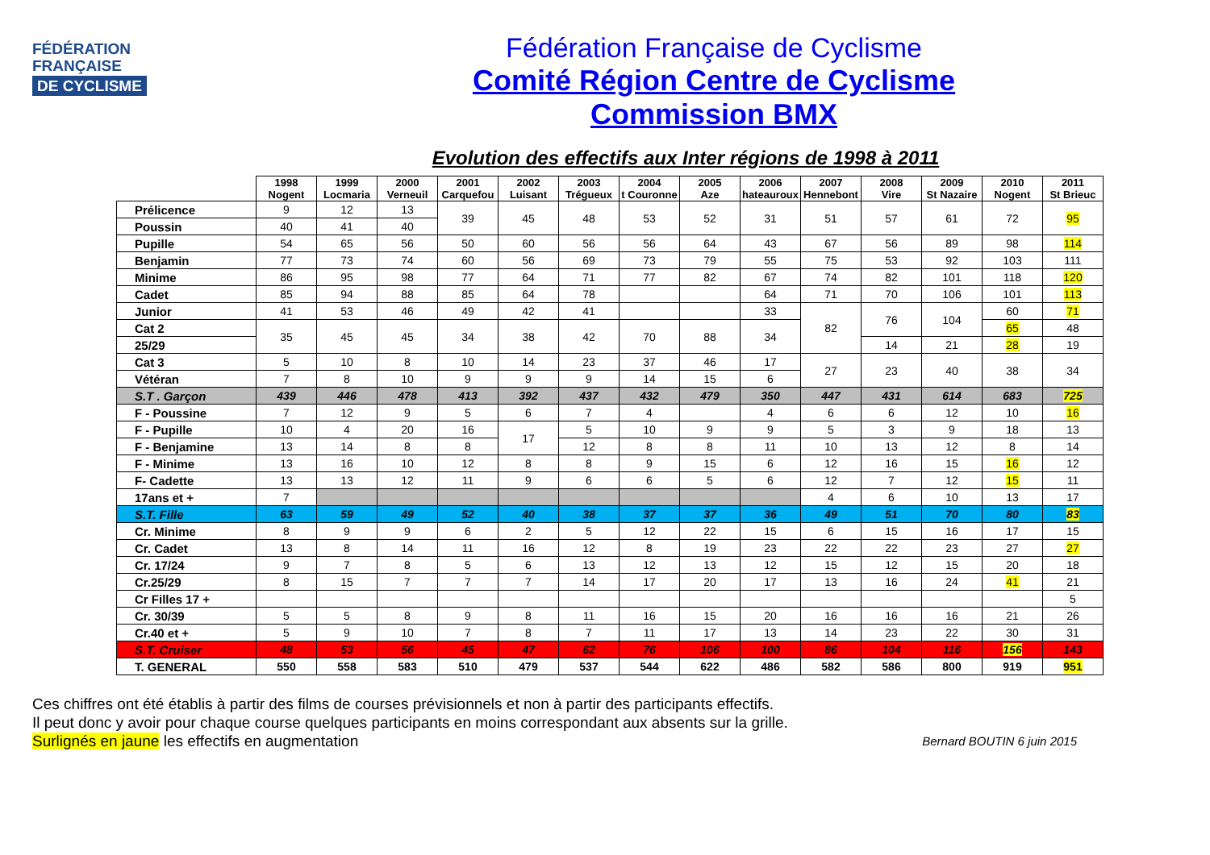FÉDÉRATION
FRANÇAISE
DE CYCLISME
Fédération Française de Cyclisme
Comité Région Centre de Cyclisme
Commission BMX
Evolution des effectifs aux Inter régions de 1998 à 2011
| | 1998 Nogent | 1999 Locmaria | 2000 Verneuil | 2001 Carquefou | 2002 Luisant | 2003 Trégueux | 2004 t Couronne | 2005 Aze | 2006 hateauroux | 2007 Hennebont | 2008 Vire | 2009 St Nazaire | 2010 Nogent | 2011 St Brieuc |
| --- | --- | --- | --- | --- | --- | --- | --- | --- | --- | --- | --- | --- | --- | --- |
| Prélicence | 9 | 12 | 13 | 39 | 45 | 48 | 53 | 52 | 31 | 51 | 57 | 61 | 72 | 95 |
| Poussin | 40 | 41 | 40 | | | | | | | | | | | |
| Pupille | 54 | 65 | 56 | 50 | 60 | 56 | 56 | 64 | 43 | 67 | 56 | 89 | 98 | 114 |
| Benjamin | 77 | 73 | 74 | 60 | 56 | 69 | 73 | 79 | 55 | 75 | 53 | 92 | 103 | 111 |
| Minime | 86 | 95 | 98 | 77 | 64 | 71 | 77 | 82 | 67 | 74 | 82 | 101 | 118 | 120 |
| Cadet | 85 | 94 | 88 | 85 | 64 | 78 | | | 64 | 71 | 70 | 106 | 101 | 113 |
| Junior | 41 | 53 | 46 | 49 | 42 | 41 | | | 33 | 82 | 76 | 104 | 60 | 71 |
| Cat 2 | 35 | 45 | 45 | 34 | 38 | 42 | 70 | 88 | 34 | | | | 65 | 48 |
| 25/29 | | | | | | | | | | | 14 | 21 | 28 | 19 |
| Cat 3 | 5 | 10 | 8 | 10 | 14 | 23 | 37 | 46 | 17 | 27 | 23 | 40 | 38 | 34 |
| Vétéran | 7 | 8 | 10 | 9 | 9 | 9 | 14 | 15 | 6 | | | | | |
| S.T . Garçon | 439 | 446 | 478 | 413 | 392 | 437 | 432 | 479 | 350 | 447 | 431 | 614 | 683 | 725 |
| F - Poussine | 7 | 12 | 9 | 5 | 6 | 7 | 4 | | 4 | 6 | 6 | 12 | 10 | 16 |
| F - Pupille | 10 | 4 | 20 | 16 | 17 | 5 | 10 | 9 | 9 | 5 | 3 | 9 | 18 | 13 |
| F - Benjamine | 13 | 14 | 8 | 8 | | 12 | 8 | 8 | 11 | 10 | 13 | 12 | 8 | 14 |
| F - Minime | 13 | 16 | 10 | 12 | 8 | 8 | 9 | 15 | 6 | 12 | 16 | 15 | 16 | 12 |
| F- Cadette | 13 | 13 | 12 | 11 | 9 | 6 | 6 | 5 | 6 | 12 | 7 | 12 | 15 | 11 |
| 17ans et + | 7 | | | | | | | | | 4 | 6 | 10 | 13 | 17 |
| S.T. Fille | 63 | 59 | 49 | 52 | 40 | 38 | 37 | 37 | 36 | 49 | 51 | 70 | 80 | 83 |
| Cr. Minime | 8 | 9 | 9 | 6 | 2 | 5 | 12 | 22 | 15 | 6 | 15 | 16 | 17 | 15 |
| Cr. Cadet | 13 | 8 | 14 | 11 | 16 | 12 | 8 | 19 | 23 | 22 | 22 | 23 | 27 | 27 |
| Cr. 17/24 | 9 | 7 | 8 | 5 | 6 | 13 | 12 | 13 | 12 | 15 | 12 | 15 | 20 | 18 |
| Cr.25/29 | 8 | 15 | 7 | 7 | 7 | 14 | 17 | 20 | 17 | 13 | 16 | 24 | 41 | 21 |
| Cr Filles 17 + | | | | | | | | | | | | | | 5 |
| Cr. 30/39 | 5 | 5 | 8 | 9 | 8 | 11 | 16 | 15 | 20 | 16 | 16 | 16 | 21 | 26 |
| Cr.40 et + | 5 | 9 | 10 | 7 | 8 | 7 | 11 | 17 | 13 | 14 | 23 | 22 | 30 | 31 |
| S.T. Cruiser | 48 | 53 | 56 | 45 | 47 | 62 | 76 | 106 | 100 | 86 | 104 | 116 | 156 | 143 |
| T. GENERAL | 550 | 558 | 583 | 510 | 479 | 537 | 544 | 622 | 486 | 582 | 586 | 800 | 919 | 951 |
Ces chiffres ont été établis à partir des films de courses prévisionnels et non à partir des participants effectifs.
Il peut donc y avoir pour chaque course quelques participants en moins correspondant aux absents sur la grille.
Surlignés en jaune les effectifs en augmentation
Bernard BOUTIN 6 juin 2015